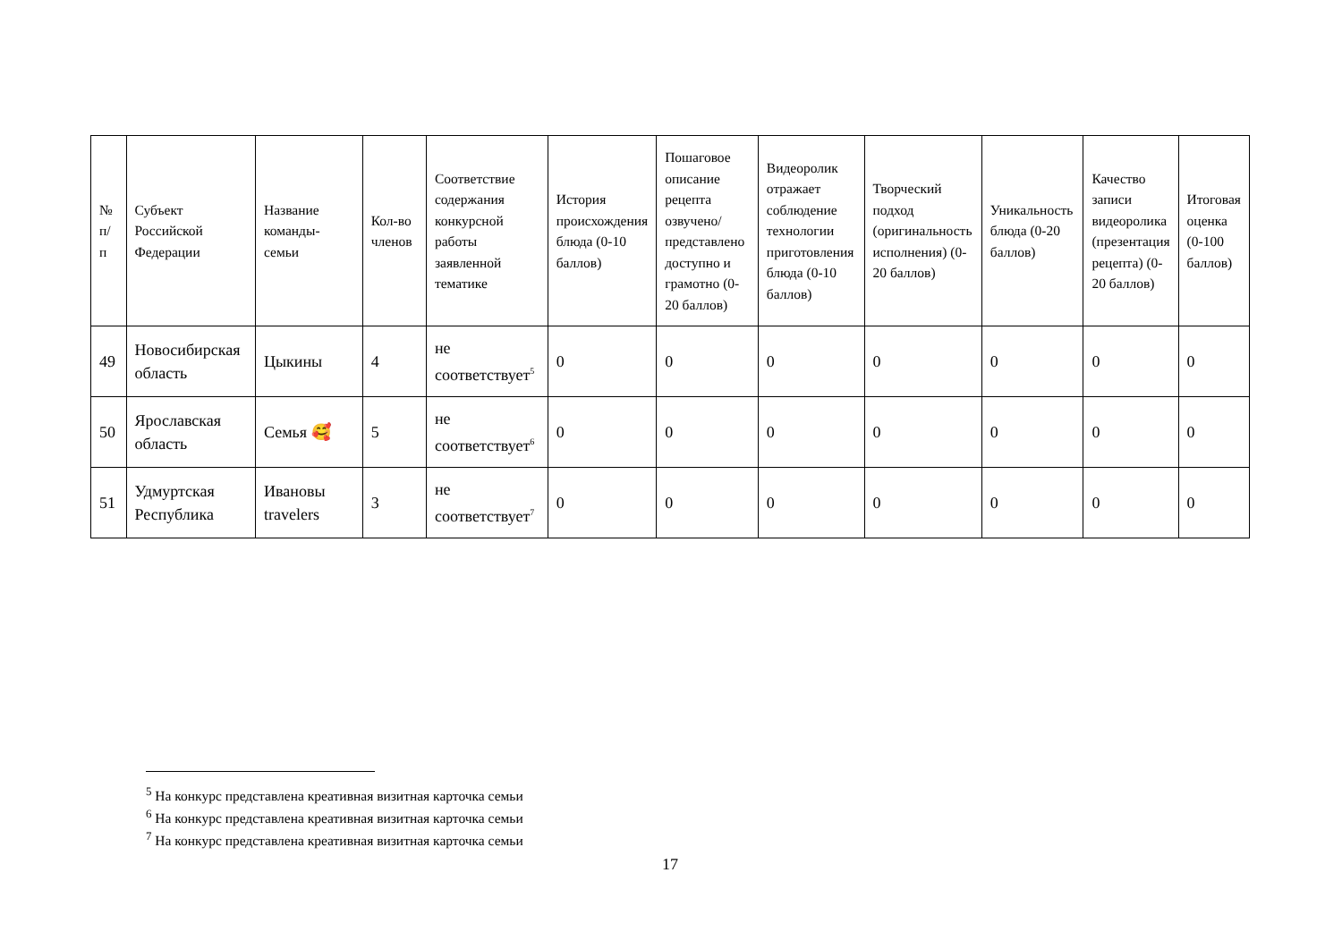| № п/п | Субъект Российской Федерации | Название команды-семьи | Кол-во членов | Соответствие содержания конкурсной работы заявленной тематике | История происхождения блюда (0-10 баллов) | Пошаговое описание рецепта озвучено/представлено доступно и грамотно (0-20 баллов) | Видеоролик отражает соблюдение технологии приготовления блюда (0-10 баллов) | Творческий подход (оригинальность исполнения) (0-20 баллов) | Уникальность блюда (0-20 баллов) | Качество записи видеоролика (презентация рецепта) (0-20 баллов) | Итоговая оценка (0-100 баллов) |
| --- | --- | --- | --- | --- | --- | --- | --- | --- | --- | --- | --- |
| 49 | Новосибирская область | Цыкины | 4 | не соответствует<sup>5</sup> | 0 | 0 | 0 | 0 | 0 | 0 | 0 |
| 50 | Ярославская область | Семья 🥰 | 5 | не соответствует<sup>6</sup> | 0 | 0 | 0 | 0 | 0 | 0 | 0 |
| 51 | Удмуртская Республика | Ивановы travelers | 3 | не соответствует<sup>7</sup> | 0 | 0 | 0 | 0 | 0 | 0 | 0 |
<sup>5</sup> На конкурс представлена креативная визитная карточка семьи
<sup>6</sup> На конкурс представлена креативная визитная карточка семьи
<sup>7</sup> На конкурс представлена креативная визитная карточка семьи
17